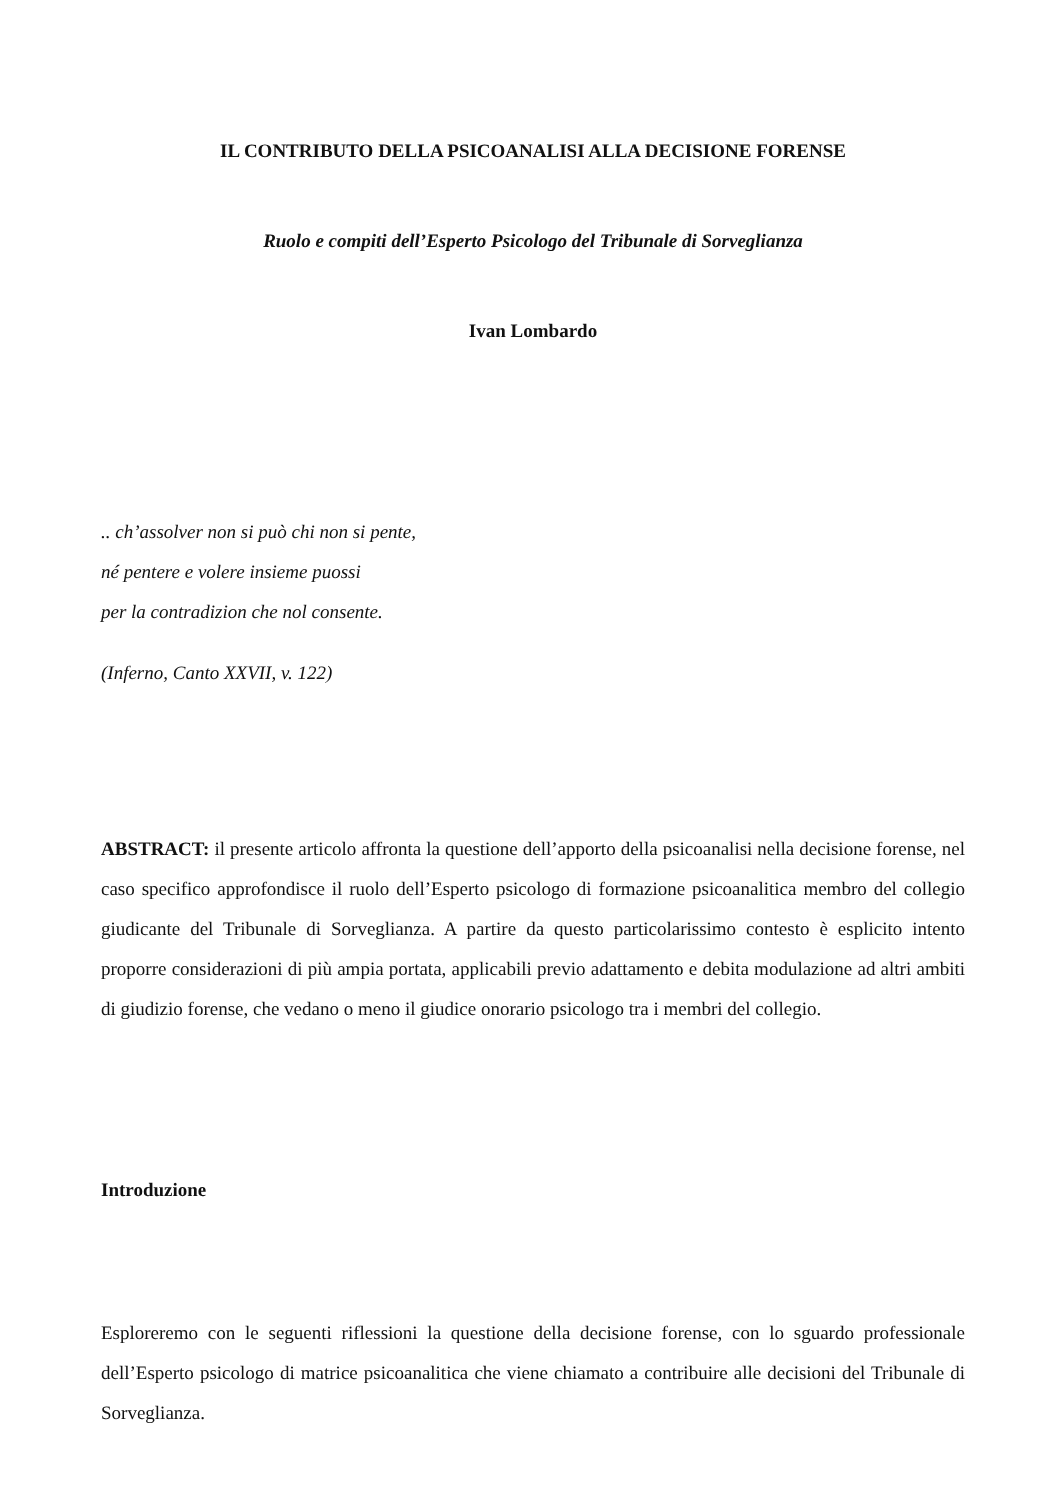IL CONTRIBUTO DELLA PSICOANALISI ALLA DECISIONE FORENSE
Ruolo e compiti dell’Esperto Psicologo del Tribunale di Sorveglianza
Ivan Lombardo
.. ch’assolver non si può chi non si pente,
né pentere e volere insieme puossi
per la contradizion che nol consente.
(Inferno, Canto XXVII, v. 122)
ABSTRACT: il presente articolo affronta la questione dell’apporto della psicoanalisi nella decisione forense, nel caso specifico approfondisce il ruolo dell’Esperto psicologo di formazione psicoanalitica membro del collegio giudicante del Tribunale di Sorveglianza. A partire da questo particolarissimo contesto è esplicito intento proporre considerazioni di più ampia portata, applicabili previo adattamento e debita modulazione ad altri ambiti di giudizio forense, che vedano o meno il giudice onorario psicologo tra i membri del collegio.
Introduzione
Esploreremo con le seguenti riflessioni la questione della decisione forense, con lo sguardo professionale dell’Esperto psicologo di matrice psicoanalitica che viene chiamato a contribuire alle decisioni del Tribunale di Sorveglianza.